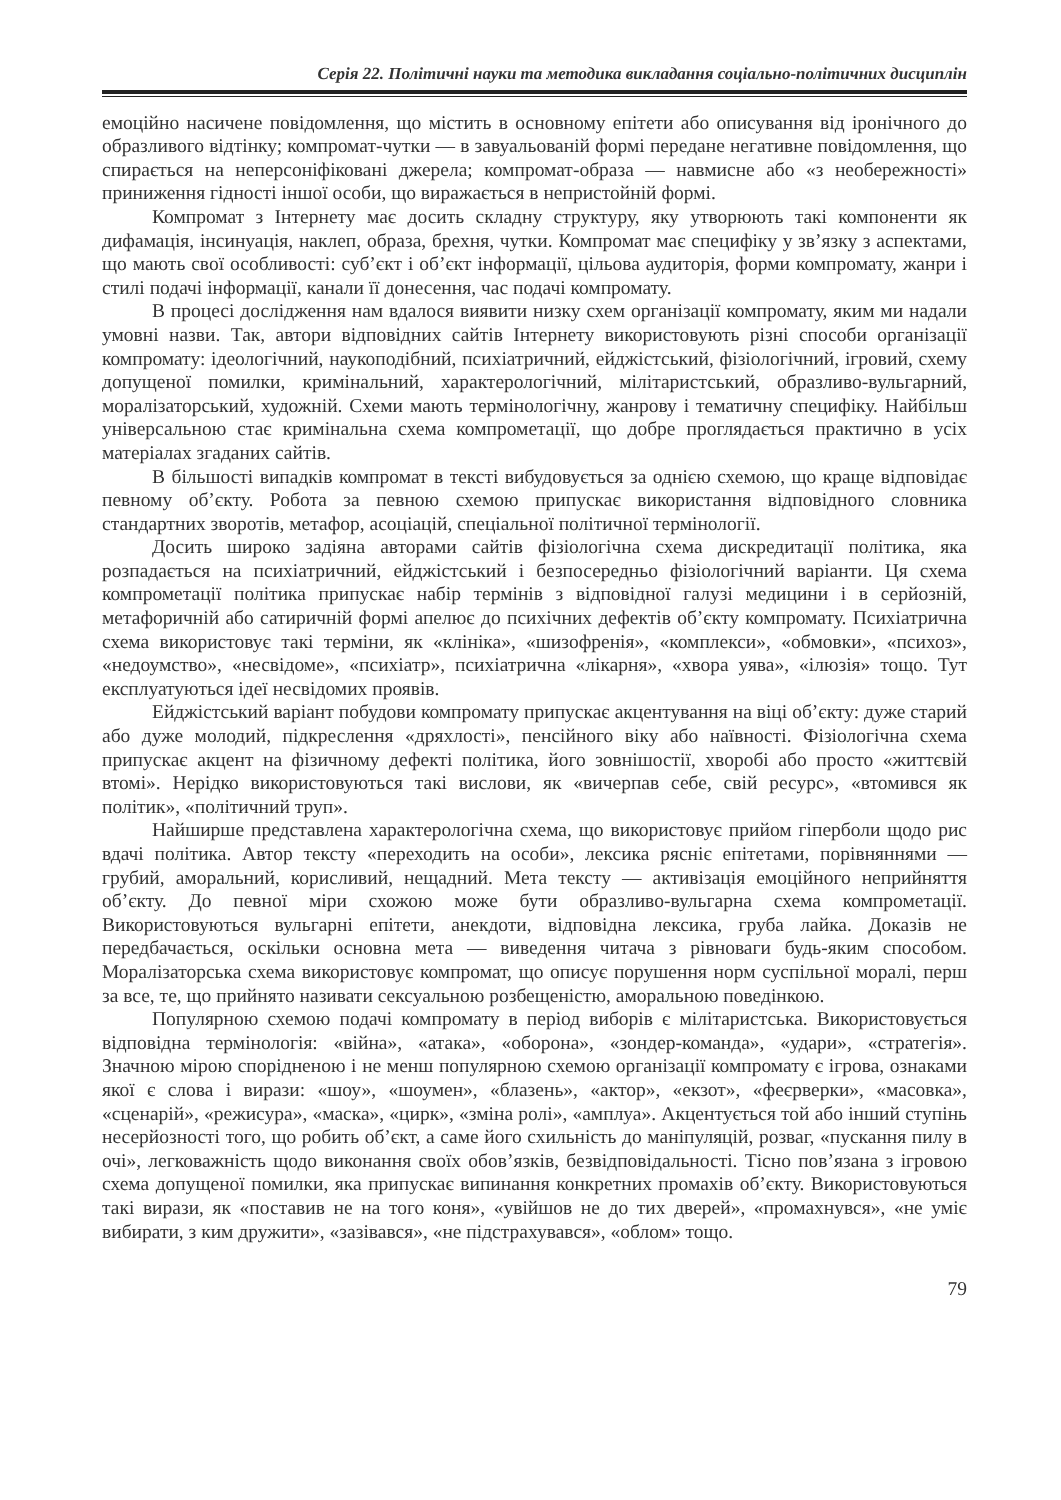Серія 22. Політичні науки та методика викладання соціально-політичних дисциплін
емоційно насичене повідомлення, що містить в основному епітети або описування від іронічного до образливого відтінку; компромат-чутки — в завуальованій формі передане негативне повідомлення, що спирається на неперсоніфіковані джерела; компромат-образа — навмисне або «з необережності» приниження гідності іншої особи, що виражається в непристойній формі.
Компромат з Інтернету має досить складну структуру, яку утворюють такі компоненти як дифамація, інсинуація, наклеп, образа, брехня, чутки. Компромат має специфіку у зв’язку з аспектами, що мають свої особливості: суб’єкт і об’єкт інформації, цільова аудиторія, форми компромату, жанри і стилі подачі інформації, канали її донесення, час подачі компромату.
В процесі дослідження нам вдалося виявити низку схем організації компромату, яким ми надали умовні назви. Так, автори відповідних сайтів Інтернету використовують різні способи організації компромату: ідеологічний, наукоподібний, психіатричний, ейджістський, фізіологічний, ігровий, схему допущеної помилки, кримінальний, характерологічний, мілітаристський, образливо-вульгарний, моралізаторський, художній. Схеми мають термінологічну, жанрову і тематичну специфіку. Найбільш універсальною стає кримінальна схема компрометації, що добре проглядається практично в усіх матеріалах згаданих сайтів.
В більшості випадків компромат в тексті вибудовується за однією схемою, що краще відповідає певному об’єкту. Робота за певною схемою припускає використання відповідного словника стандартних зворотів, метафор, асоціацій, спеціальної політичної термінології.
Досить широко задіяна авторами сайтів фізіологічна схема дискредитації політика, яка розпадається на психіатричний, ейджістський і безпосередньо фізіологічний варіанти. Ця схема компрометації політика припускає набір термінів з відповідної галузі медицини і в серйозній, метафоричній або сатиричній формі апелює до психічних дефектів об’єкту компромату. Психіатрична схема використовує такі терміни, як «клініка», «шизофренія», «комплекси», «обмовки», «психоз», «недоумство», «несвідоме», «психіатр», психіатрична «лікарня», «хвора уява», «ілюзія» тощо. Тут експлуатуються ідеї несвідомих проявів.
Ейджістський варіант побудови компромату припускає акцентування на віці об’єкту: дуже старий або дуже молодий, підкреслення «дряхлості», пенсійного віку або наївності. Фізіологічна схема припускає акцент на фізичному дефекті політика, його зовнішостії, хворобі або просто «життєвій втомі». Нерідко використовуються такі вислови, як «вичерпав себе, свій ресурс», «втомився як політик», «політичний труп».
Найширше представлена характерологічна схема, що використовує прийом гіперболи щодо рис вдачі політика. Автор тексту «переходить на особи», лексика рясніє епітетами, порівняннями — грубий, аморальний, корисливий, нещадний. Мета тексту — активізація емоційного неприйняття об’єкту. До певної міри схожою може бути образливо-вульгарна схема компрометації. Використовуються вульгарні епітети, анекдоти, відповідна лексика, груба лайка. Доказів не передбачається, оскільки основна мета — виведення читача з рівноваги будь-яким способом. Моралізаторська схема використовує компромат, що описує порушення норм суспільної моралі, перш за все, те, що прийнято називати сексуальною розбещеністю, аморальною поведінкою.
Популярною схемою подачі компромату в період виборів є мілітаристська. Використовується відповідна термінологія: «війна», «атака», «оборона», «зондер-команда», «удари», «стратегія». Значною мірою спорідненою і не менш популярною схемою організації компромату є ігрова, ознаками якої є слова і вирази: «шоу», «шоумен», «блазень», «актор», «екзот», «феєрверки», «масовка», «сценарій», «режисура», «маска», «цирк», «зміна ролі», «амплуа». Акцентується той або інший ступінь несерйозності того, що робить об’єкт, а саме його схильність до маніпуляцій, розваг, «пускання пилу в очі», легковажність щодо виконання своїх обов’язків, безвідповідальності. Тісно пов’язана з ігровою схема допущеної помилки, яка припускає випинання конкретних промахів об’єкту. Використовуються такі вирази, як «поставив не на того коня», «увійшов не до тих дверей», «промахнувся», «не уміє вибирати, з ким дружити», «зазівався», «не підстрахувався», «облом» тощо.
79